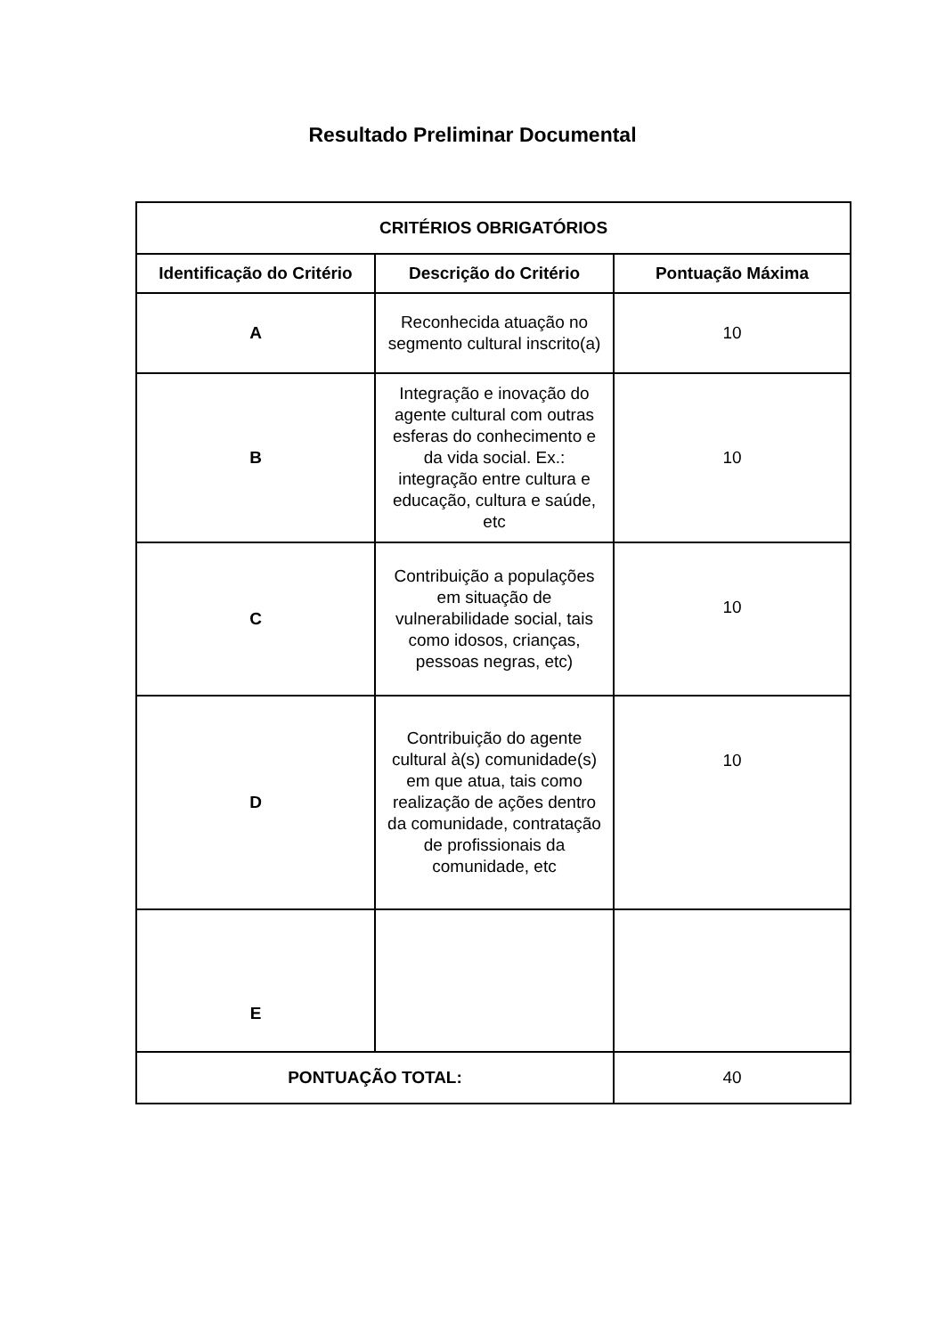Resultado Preliminar Documental
| CRITÉRIOS OBRIGATÓRIOS | | |
| --- | --- | --- |
| Identificação do Critério | Descrição do Critério | Pontuação Máxima |
| A | Reconhecida atuação no segmento cultural inscrito(a) | 10 |
| B | Integração e inovação do agente cultural com outras esferas do conhecimento e da vida social. Ex.: integração entre cultura e educação, cultura e saúde, etc | 10 |
| C | Contribuição a populações em situação de vulnerabilidade social, tais como idosos, crianças, pessoas negras, etc) | 10 |
| D | Contribuição do agente cultural à(s) comunidade(s) em que atua, tais como realização de ações dentro da comunidade, contratação de profissionais da comunidade, etc | 10 |
| E | | |
| PONTUAÇÃO TOTAL: | | 40 |